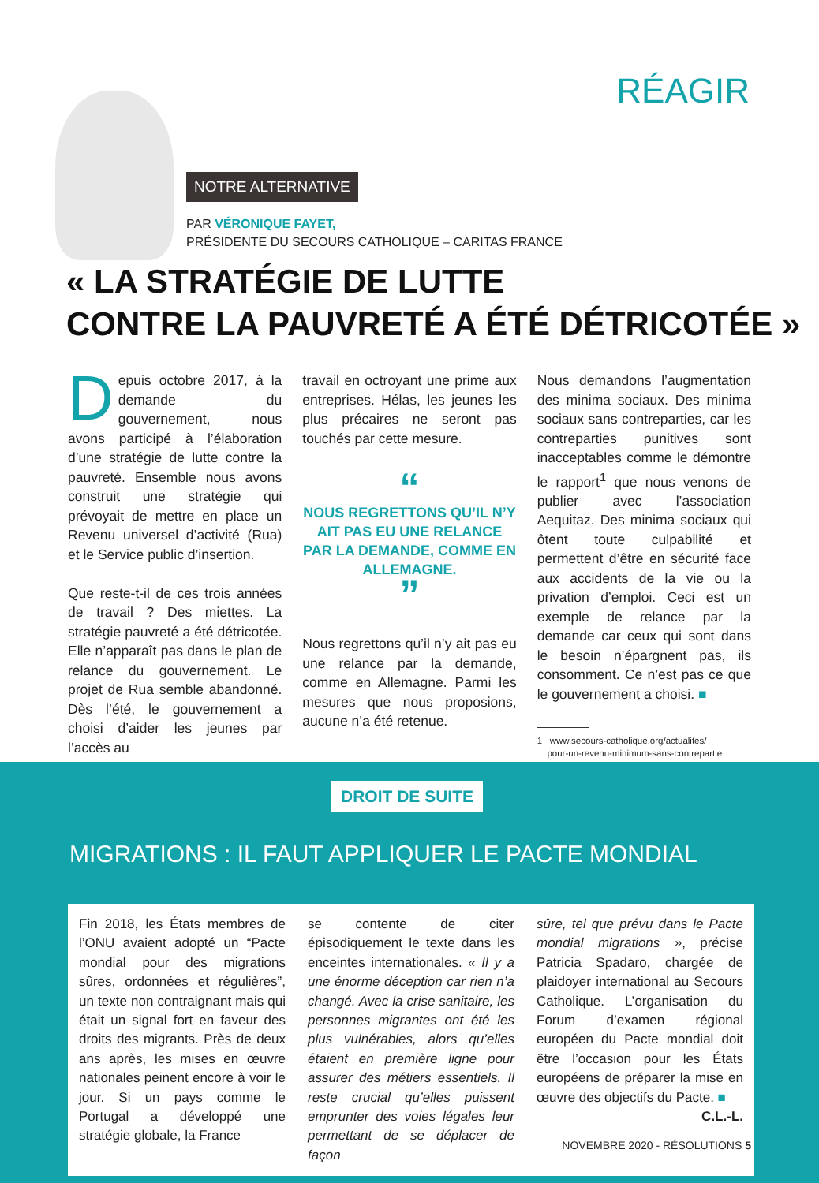RÉAGIR
NOTRE ALTERNATIVE
PAR VÉRONIQUE FAYET,
PRÉSIDENTE DU SECOURS CATHOLIQUE – CARITAS FRANCE
« LA STRATÉGIE DE LUTTE
CONTRE LA PAUVRETÉ A ÉTÉ DÉTRICOTÉE »
Depuis octobre 2017, à la demande du gouvernement, nous avons participé à l’élaboration d’une stratégie de lutte contre la pauvreté. Ensemble nous avons construit une stratégie qui prévoyait de mettre en place un Revenu universel d’activité (Rua) et le Service public d’insertion.
Que reste-t-il de ces trois années de travail ? Des miettes. La stratégie pauvreté a été détricotée. Elle n’apparaît pas dans le plan de relance du gouvernement. Le projet de Rua semble abandonné. Dès l’été, le gouvernement a choisi d’aider les jeunes par l’accès au
travail en octroyant une prime aux entreprises. Hélas, les jeunes les plus précaires ne seront pas touchés par cette mesure.
“
NOUS REGRETTONS QU’IL N’Y AIT PAS EU UNE RELANCE PAR LA DEMANDE, COMME EN ALLEMAGNE.
”
Nous regrettons qu’il n’y ait pas eu une relance par la demande, comme en Allemagne. Parmi les mesures que nous proposions, aucune n’a été retenue.
Nous demandons l’augmentation des minima sociaux. Des minima sociaux sans contreparties, car les contreparties punitives sont inacceptables comme le démontre le rapport<sup>1</sup> que nous venons de publier avec l’association Aequitaz. Des minima sociaux qui ôtent toute culpabilité et permettent d’être en sécurité face aux accidents de la vie ou la privation d’emploi. Ceci est un exemple de relance par la demande car ceux qui sont dans le besoin n’épargnent pas, ils consomment. Ce n’est pas ce que le gouvernement a choisi. ■
1 www.secours-catholique.org/actualites/
pour-un-revenu-minimum-sans-contrepartie
DROIT DE SUITE
MIGRATIONS : IL FAUT APPLIQUER LE PACTE MONDIAL
Fin 2018, les États membres de l’ONU avaient adopté un “Pacte mondial pour des migrations sûres, ordonnées et régulières”, un texte non contraignant mais qui était un signal fort en faveur des droits des migrants. Près de deux ans après, les mises en œuvre nationales peinent encore à voir le jour. Si un pays comme le Portugal a développé une stratégie globale, la France
se contente de citer épisodiquement le texte dans les enceintes internationales. « Il y a une énorme déception car rien n’a changé. Avec la crise sanitaire, les personnes migrantes ont été les plus vulnérables, alors qu’elles étaient en première ligne pour assurer des métiers essentiels. Il reste crucial qu’elles puissent emprunter des voies légales leur permettant de se déplacer de façon
sûre, tel que prévu dans le Pacte mondial migrations », précise Patricia Spadaro, chargée de plaidoyer international au Secours Catholique. L’organisation du Forum d’examen régional européen du Pacte mondial doit être l’occasion pour les États européens de préparer la mise en œuvre des objectifs du Pacte. ■
C.L.-L.
NOVEMBRE 2020 - RÉSOLUTIONS 5